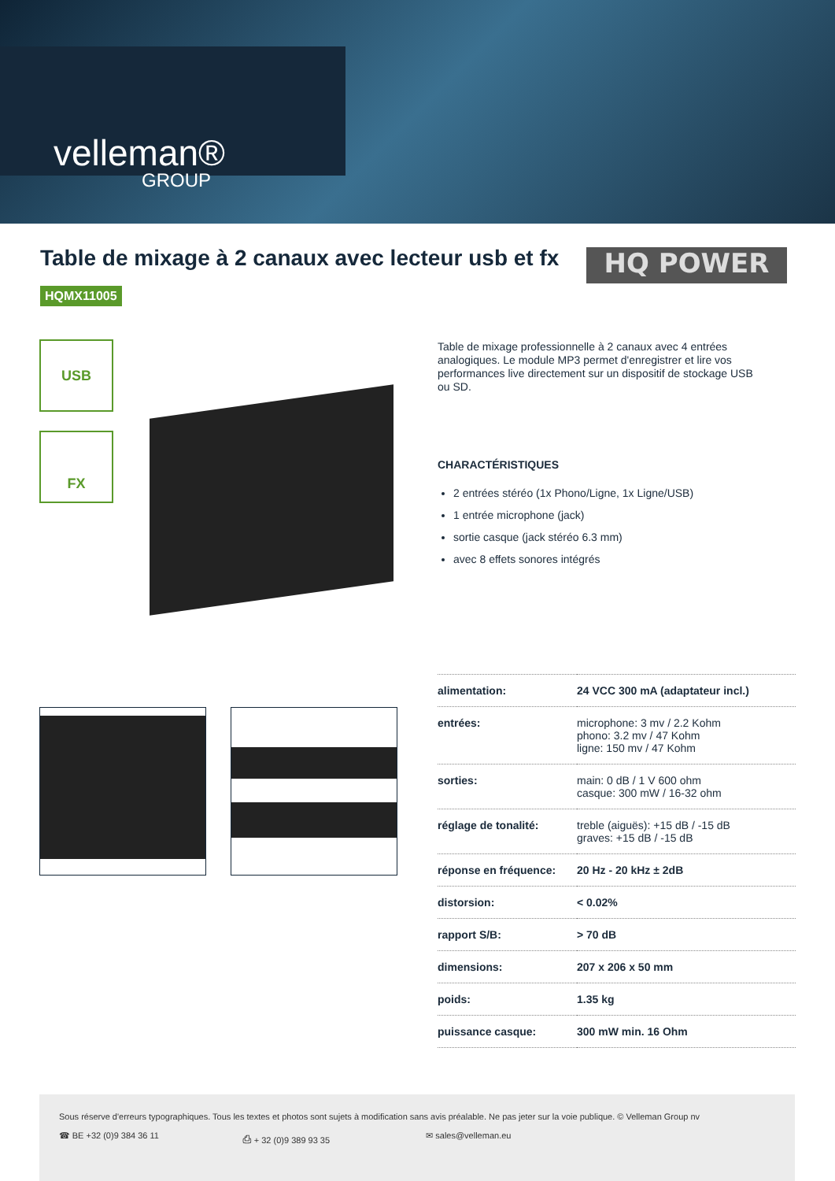velleman®
GROUP
Table de mixage à 2 canaux avec lecteur usb et fx
HQ POWER
HQMX11005
USB
FX
Table de mixage professionnelle à 2 canaux avec 4 entrées analogiques. Le module MP3 permet d'enregistrer et lire vos performances live directement sur un dispositif de stockage USB ou SD.
CHARACTÉRISTIQUES
2 entrées stéréo (1x Phono/Ligne, 1x Ligne/USB)
1 entrée microphone (jack)
sortie casque (jack stéréo 6.3 mm)
avec 8 effets sonores intégrés
| alimentation: | 24 VCC 300 mA (adaptateur incl.) |
| entrées: | microphone: 3 mv / 2.2 Kohm phono: 3.2 mv / 47 Kohm ligne: 150 mv / 47 Kohm |
| sorties: | main: 0 dB / 1 V 600 ohm casque: 300 mW / 16-32 ohm |
| réglage de tonalité: | treble (aiguës): +15 dB / -15 dB graves: +15 dB / -15 dB |
| réponse en fréquence: | 20 Hz - 20 kHz ± 2dB |
| distorsion: | < 0.02% |
| rapport S/B: | > 70 dB |
| dimensions: | 207 x 206 x 50 mm |
| poids: | 1.35 kg |
| puissance casque: | 300 mW min. 16 Ohm |
Sous réserve d'erreurs typographiques. Tous les textes et photos sont sujets à modification sans avis préalable. Ne pas jeter sur la voie publique. © Velleman Group nv
☎ BE +32 (0)9 384 36 11 ⎙ + 32 (0)9 389 93 35 ✉ sales@velleman.eu